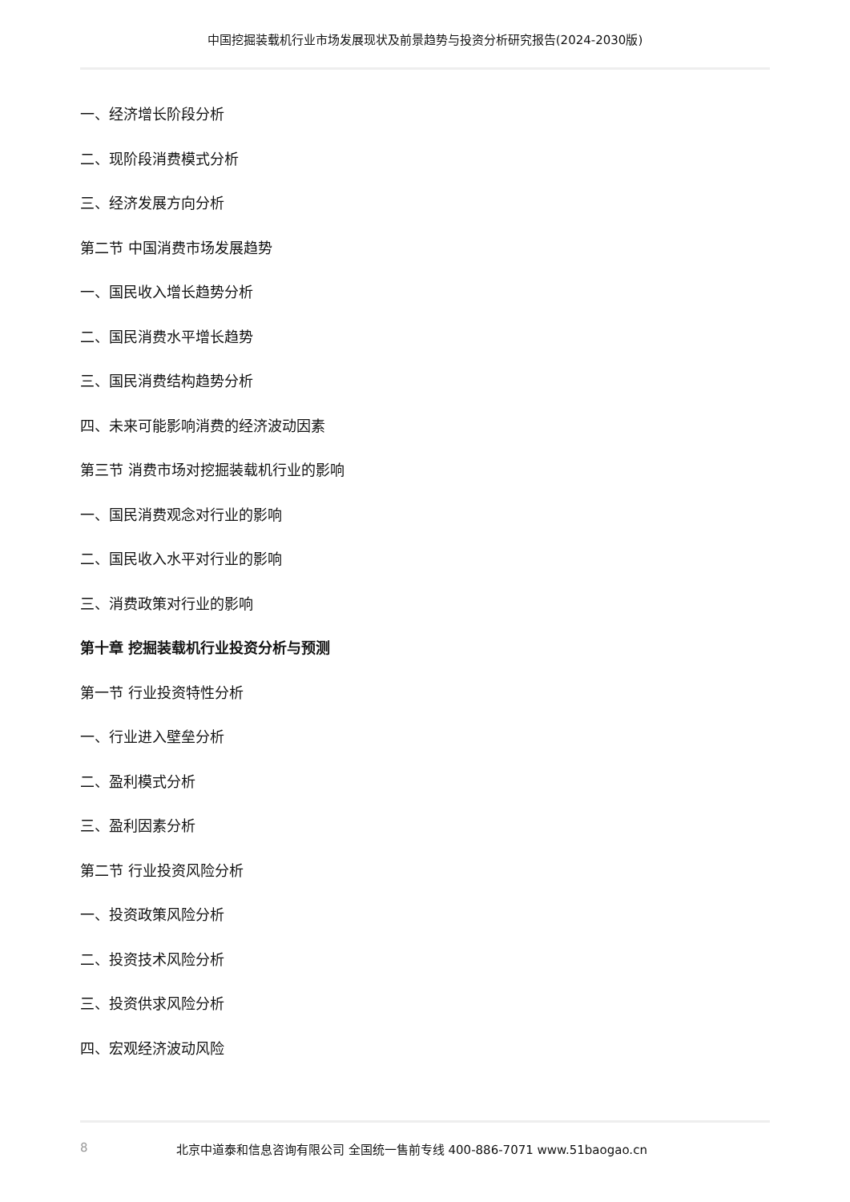中国挖掘装载机行业市场发展现状及前景趋势与投资分析研究报告(2024-2030版)
一、经济增长阶段分析
二、现阶段消费模式分析
三、经济发展方向分析
第二节 中国消费市场发展趋势
一、国民收入增长趋势分析
二、国民消费水平增长趋势
三、国民消费结构趋势分析
四、未来可能影响消费的经济波动因素
第三节 消费市场对挖掘装载机行业的影响
一、国民消费观念对行业的影响
二、国民收入水平对行业的影响
三、消费政策对行业的影响
第十章 挖掘装载机行业投资分析与预测
第一节 行业投资特性分析
一、行业进入壁垒分析
二、盈利模式分析
三、盈利因素分析
第二节 行业投资风险分析
一、投资政策风险分析
二、投资技术风险分析
三、投资供求风险分析
四、宏观经济波动风险
8 北京中道泰和信息咨询有限公司 全国统一售前专线 400-886-7071 www.51baogao.cn